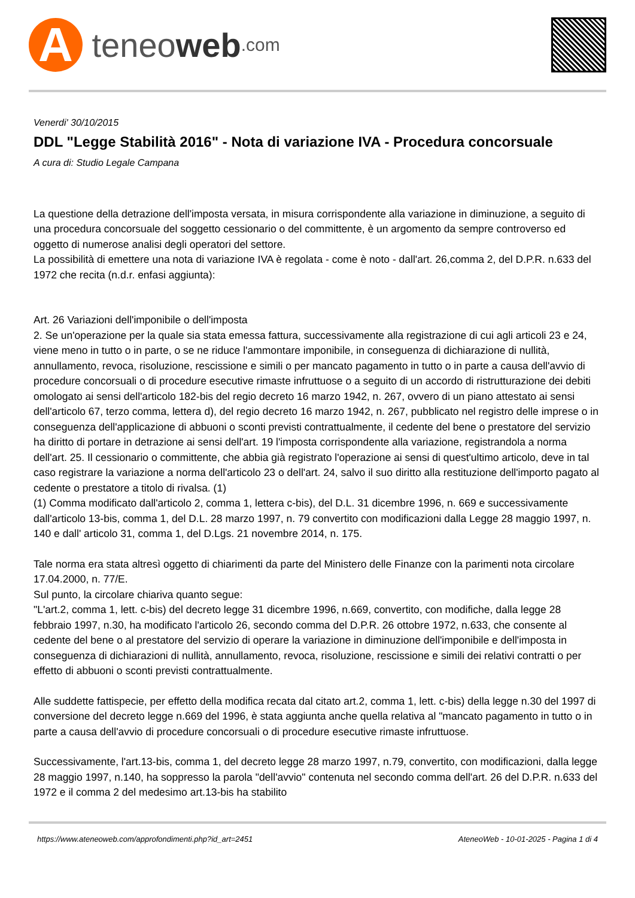A
teneo web.com
Venerdi' 30/10/2015
DDL "Legge Stabilità 2016" - Nota di variazione IVA - Procedura concorsuale
A cura di: Studio Legale Campana
La questione della detrazione dell'imposta versata, in misura corrispondente alla variazione in diminuzione, a seguito di una procedura concorsuale del soggetto cessionario o del committente, è un argomento da sempre controverso ed oggetto di numerose analisi degli operatori del settore.
La possibilità di emettere una nota di variazione IVA è regolata - come è noto - dall'art. 26,comma 2, del D.P.R. n.633 del 1972 che recita (n.d.r. enfasi aggiunta):
Art. 26 Variazioni dell'imponibile o dell'imposta
2. Se un'operazione per la quale sia stata emessa fattura, successivamente alla registrazione di cui agli articoli 23 e 24, viene meno in tutto o in parte, o se ne riduce l'ammontare imponibile, in conseguenza di dichiarazione di nullità, annullamento, revoca, risoluzione, rescissione e simili o per mancato pagamento in tutto o in parte a causa dell'avvio di procedure concorsuali o di procedure esecutive rimaste infruttuose o a seguito di un accordo di ristrutturazione dei debiti omologato ai sensi dell'articolo 182-bis del regio decreto 16 marzo 1942, n. 267, ovvero di un piano attestato ai sensi dell'articolo 67, terzo comma, lettera d), del regio decreto 16 marzo 1942, n. 267, pubblicato nel registro delle imprese o in conseguenza dell'applicazione di abbuoni o sconti previsti contrattualmente, il cedente del bene o prestatore del servizio ha diritto di portare in detrazione ai sensi dell'art. 19 l'imposta corrispondente alla variazione, registrandola a norma dell'art. 25. Il cessionario o committente, che abbia già registrato l'operazione ai sensi di quest'ultimo articolo, deve in tal caso registrare la variazione a norma dell'articolo 23 o dell'art. 24, salvo il suo diritto alla restituzione dell'importo pagato al cedente o prestatore a titolo di rivalsa. (1)
(1) Comma modificato dall'articolo 2, comma 1, lettera c-bis), del D.L. 31 dicembre 1996, n. 669 e successivamente dall'articolo 13-bis, comma 1, del D.L. 28 marzo 1997, n. 79 convertito con modificazioni dalla Legge 28 maggio 1997, n. 140 e dall' articolo 31, comma 1, del D.Lgs. 21 novembre 2014, n. 175.
Tale norma era stata altresì oggetto di chiarimenti da parte del Ministero delle Finanze con la parimenti nota circolare 17.04.2000, n. 77/E.
Sul punto, la circolare chiariva quanto segue:
"L'art.2, comma 1, lett. c-bis) del decreto legge 31 dicembre 1996, n.669, convertito, con modifiche, dalla legge 28 febbraio 1997, n.30, ha modificato l'articolo 26, secondo comma del D.P.R. 26 ottobre 1972, n.633, che consente al cedente del bene o al prestatore del servizio di operare la variazione in diminuzione dell'imponibile e dell'imposta in conseguenza di dichiarazioni di nullità, annullamento, revoca, risoluzione, rescissione e simili dei relativi contratti o per effetto di abbuoni o sconti previsti contrattualmente.
Alle suddette fattispecie, per effetto della modifica recata dal citato art.2, comma 1, lett. c-bis) della legge n.30 del 1997 di conversione del decreto legge n.669 del 1996, è stata aggiunta anche quella relativa al "mancato pagamento in tutto o in parte a causa dell'avvio di procedure concorsuali o di procedure esecutive rimaste infruttuose.
Successivamente, l'art.13-bis, comma 1, del decreto legge 28 marzo 1997, n.79, convertito, con modificazioni, dalla legge 28 maggio 1997, n.140, ha soppresso la parola "dell'avvio" contenuta nel secondo comma dell'art. 26 del D.P.R. n.633 del 1972 e il comma 2 del medesimo art.13-bis ha stabilito
https://www.ateneoweb.com/approfondimenti.php?id_art=2451 AteneoWeb - 10-01-2025 - Pagina 1 di 4